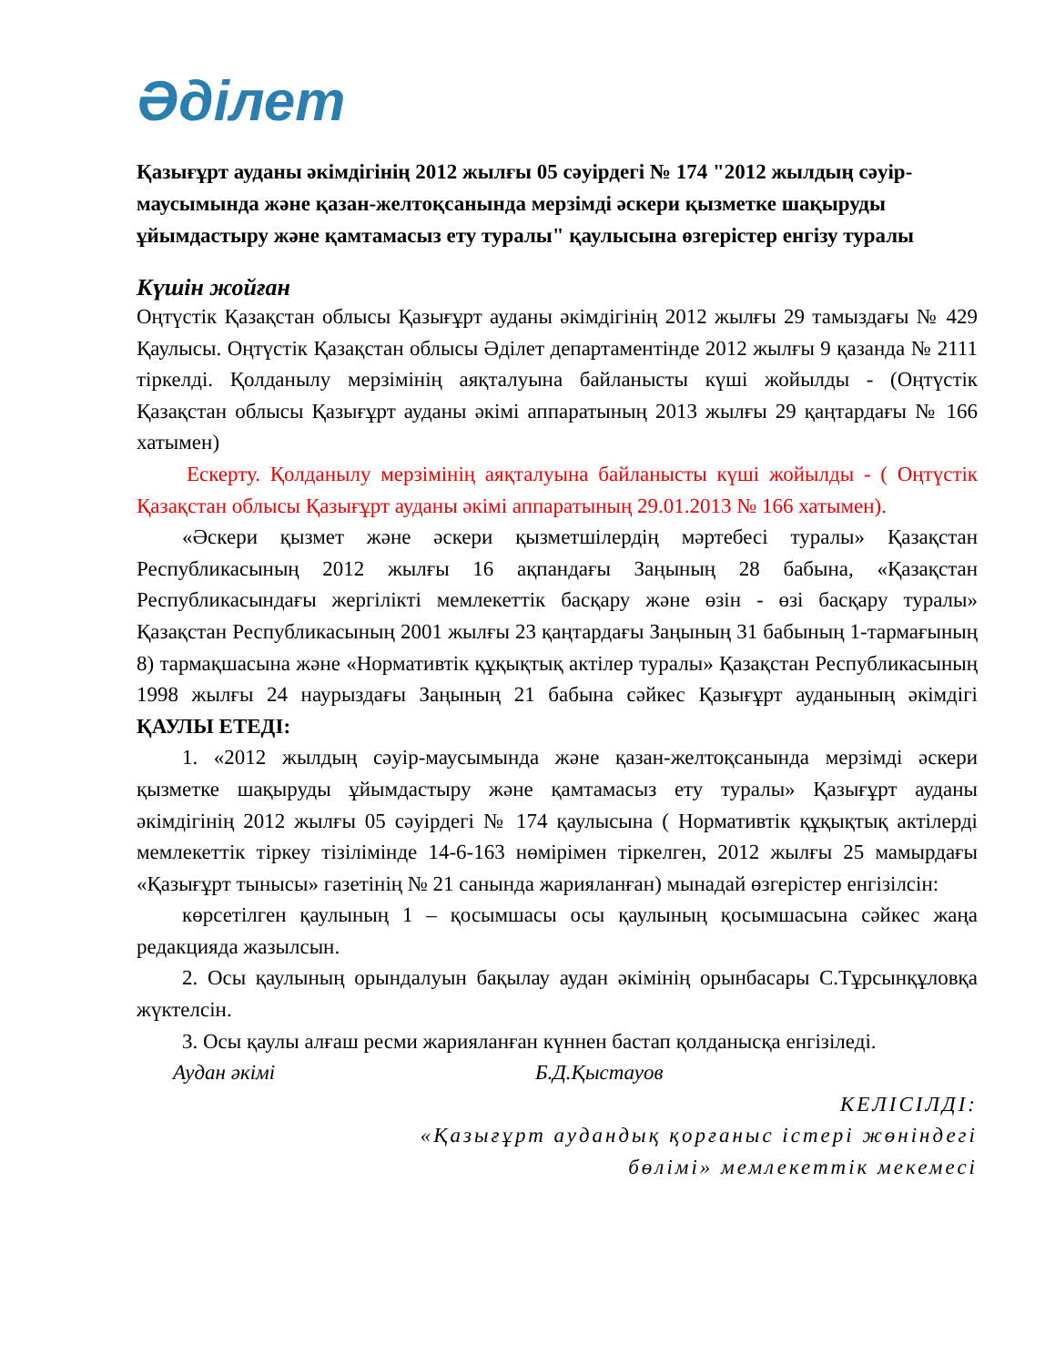Әділет
Қазығұрт ауданы әкімдігінің 2012 жылғы 05 сәуірдегі № 174 "2012 жылдың сәуір-маусымында және қазан-желтоқсанында мерзімді әскери қызметке шақыруды ұйымдастыру және қамтамасыз ету туралы" қаулысына өзгерістер енгізу туралы
Күшін жойған
Оңтүстік Қазақстан облысы Қазығұрт ауданы әкімдігінің 2012 жылғы 29 тамыздағы № 429 Қаулысы. Оңтүстік Қазақстан облысы Әділет департаментінде 2012 жылғы 9 қазанда № 2111 тіркелді. Қолданылу мерзімінің аяқталуына байланысты күші жойылды - (Оңтүстік Қазақстан облысы Қазығұрт ауданы әкімі аппаратының 2013 жылғы 29 қаңтардағы № 166 хатымен)
Ескерту. Қолданылу мерзімінің аяқталуына байланысты күші жойылды - ( Оңтүстік Қазақстан облысы Қазығұрт ауданы әкімі аппаратының 29.01.2013 № 166 хатымен).
«Әскери қызмет және әскери қызметшілердің мәртебесі туралы» Қазақстан Республикасының 2012 жылғы 16 ақпандағы Заңының 28 бабына, «Қазақстан Республикасындағы жергілікті мемлекеттік басқару және өзін - өзі басқару туралы» Қазақстан Республикасының 2001 жылғы 23 қаңтардағы Заңының 31 бабының 1-тармағының 8) тармақшасына және «Нормативтік құқықтық актілер туралы» Қазақстан Республикасының 1998 жылғы 24 наурыздағы Заңының 21 бабына сәйкес Қазығұрт ауданының әкімдігі ҚАУЛЫ ЕТЕДІ:
1. «2012 жылдың сәуір-маусымында және қазан-желтоқсанында мерзімді әскери қызметке шақыруды ұйымдастыру және қамтамасыз ету туралы» Қазығұрт ауданы әкімдігінің 2012 жылғы 05 сәуірдегі № 174 қаулысына ( Нормативтік құқықтық актілерді мемлекеттік тіркеу тізілімінде 14-6-163 нөмірімен тіркелген, 2012 жылғы 25 мамырдағы «Қазығұрт тынысы» газетінің № 21 санында жарияланған) мынадай өзгерістер енгізілсін:
көрсетілген қаулының 1 – қосымшасы осы қаулының қосымшасына сәйкес жаңа редакцияда жазылсын.
2. Осы қаулының орындалуын бақылау аудан әкімінің орынбасары С.Тұрсынқұловқа жүктелсін.
3. Осы қаулы алғаш ресми жарияланған күннен бастап қолданысқа енгізіледі.
Аудан әкімі Б.Д.Қыстауов
КЕЛІСІЛДІ:
«Қазығұрт аудандық қорғаныс істері жөніндегі бөлімі» мемлекеттік мекемесі